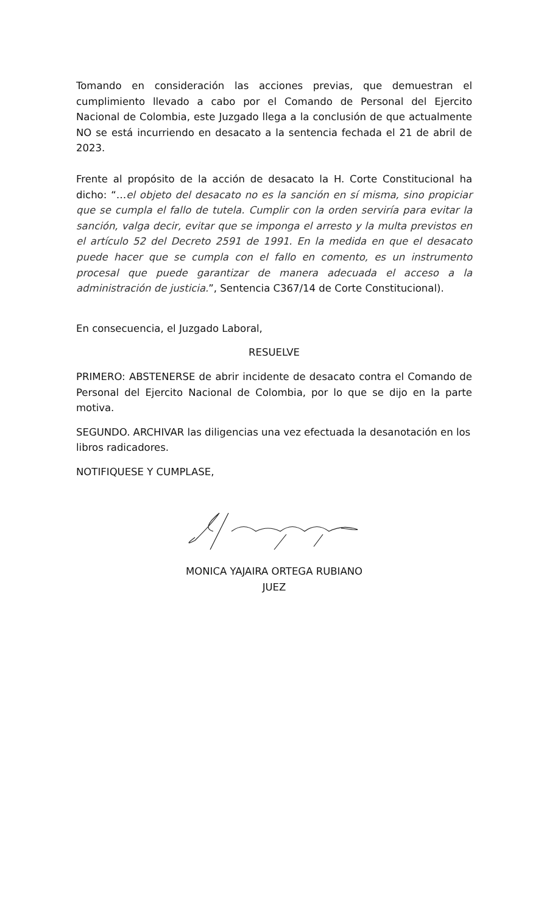Tomando en consideración las acciones previas, que demuestran el cumplimiento llevado a cabo por el Comando de Personal del Ejercito Nacional de Colombia, este Juzgado llega a la conclusión de que actualmente NO se está incurriendo en desacato a la sentencia fechada el 21 de abril de 2023.
Frente al propósito de la acción de desacato la H. Corte Constitucional ha dicho: “…el objeto del desacato no es la sanción en sí misma, sino propiciar que se cumpla el fallo de tutela. Cumplir con la orden serviría para evitar la sanción, valga decir, evitar que se imponga el arresto y la multa previstos en el artículo 52 del Decreto 2591 de 1991. En la medida en que el desacato puede hacer que se cumpla con el fallo en comento, es un instrumento procesal que puede garantizar de manera adecuada el acceso a la administración de justicia.”, Sentencia C367/14 de Corte Constitucional).
En consecuencia, el Juzgado Laboral,
RESUELVE
PRIMERO: ABSTENERSE de abrir incidente de desacato contra el Comando de Personal del Ejercito Nacional de Colombia, por lo que se dijo en la parte motiva.
SEGUNDO. ARCHIVAR las diligencias una vez efectuada la desanotación en los libros radicadores.
NOTIFIQUESE Y CUMPLASE,
MONICA YAJAIRA ORTEGA RUBIANO
JUEZ